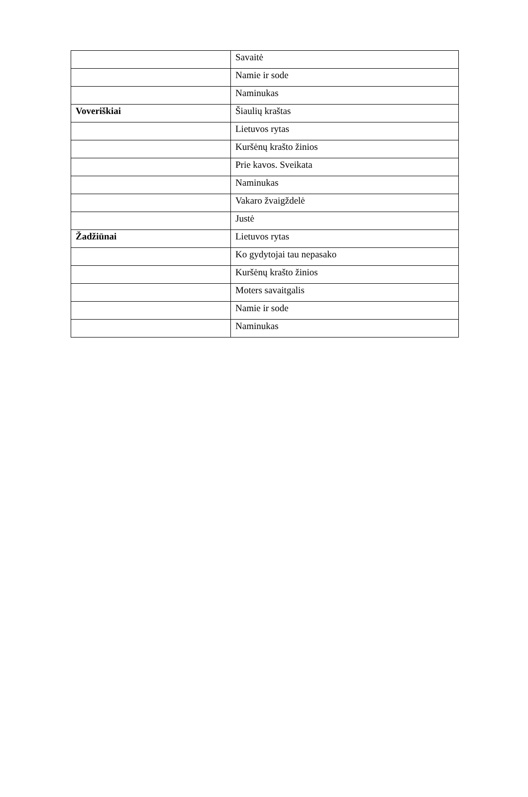| | Savaitė |
| | Namie ir sode |
| | Naminukas |
| Voveriškiai | Šiaulių kraštas |
| | Lietuvos rytas |
| | Kuršėnų krašto žinios |
| | Prie kavos. Sveikata |
| | Naminukas |
| | Vakaro žvaigždelė |
| | Justė |
| Žadžiūnai | Lietuvos rytas |
| | Ko gydytojai tau nepasako |
| | Kuršėnų krašto žinios |
| | Moters savaitgalis |
| | Namie ir sode |
| | Naminukas |